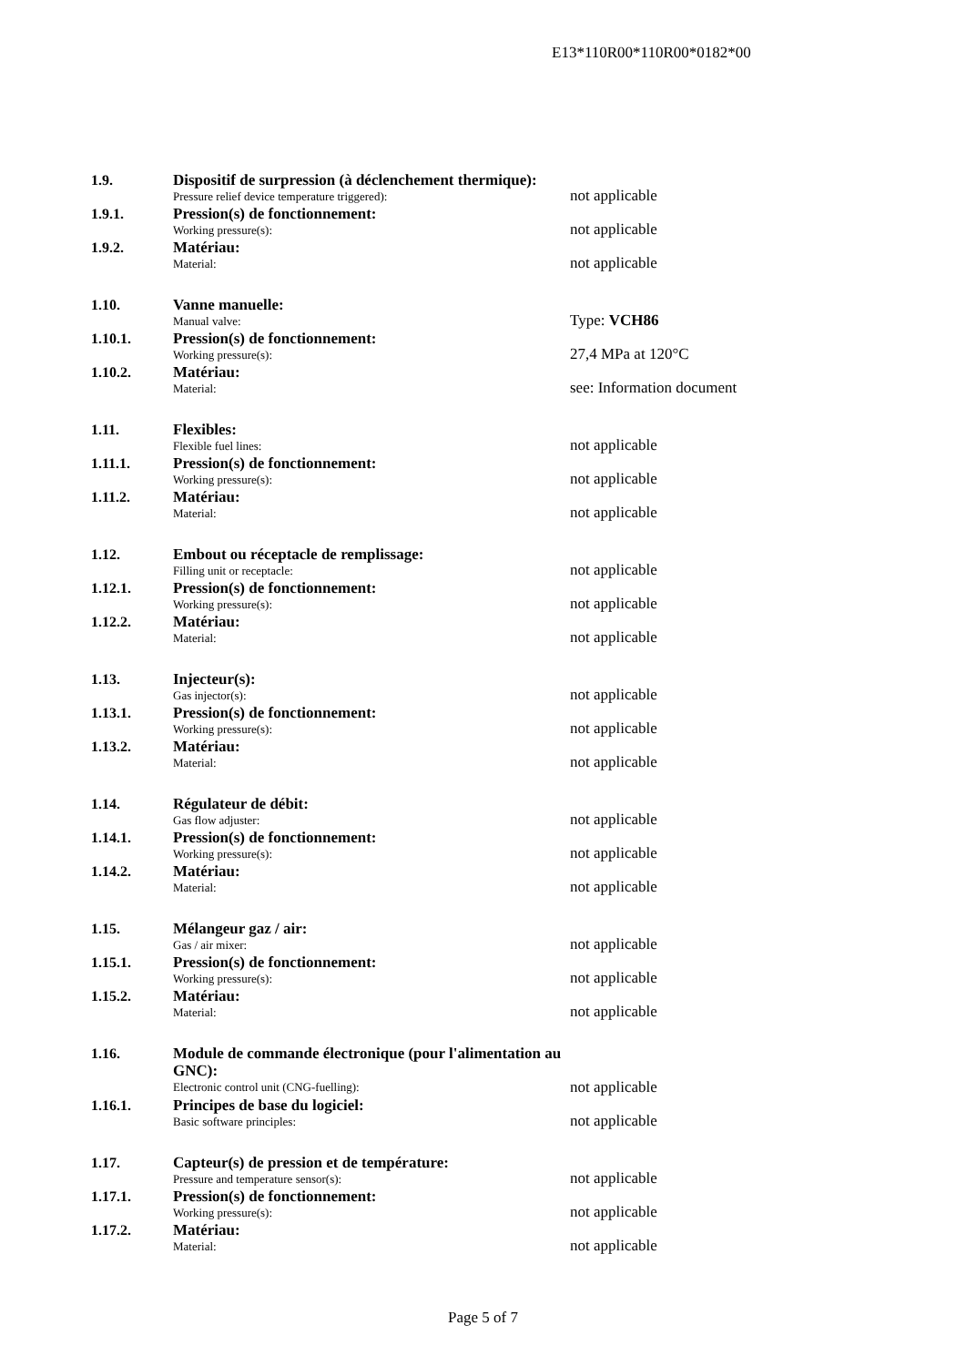E13*110R00*110R00*0182*00
1.9. Dispositif de surpression (à déclenchement thermique):
Pressure relief device temperature triggered):
not applicable
1.9.1. Pression(s) de fonctionnement:
Working pressure(s):
not applicable
1.9.2. Matériau:
Material:
not applicable
1.10. Vanne manuelle:
Manual valve:
Type: VCH86
1.10.1. Pression(s) de fonctionnement:
Working pressure(s):
27,4 MPa at 120°C
1.10.2. Matériau:
Material:
see: Information document
1.11. Flexibles:
Flexible fuel lines:
not applicable
1.11.1. Pression(s) de fonctionnement:
Working pressure(s):
not applicable
1.11.2. Matériau:
Material:
not applicable
1.12. Embout ou réceptacle de remplissage:
Filling unit or receptacle:
not applicable
1.12.1. Pression(s) de fonctionnement:
Working pressure(s):
not applicable
1.12.2. Matériau:
Material:
not applicable
1.13. Injecteur(s):
Gas injector(s):
not applicable
1.13.1. Pression(s) de fonctionnement:
Working pressure(s):
not applicable
1.13.2. Matériau:
Material:
not applicable
1.14. Régulateur de débit:
Gas flow adjuster:
not applicable
1.14.1. Pression(s) de fonctionnement:
Working pressure(s):
not applicable
1.14.2. Matériau:
Material:
not applicable
1.15. Mélangeur gaz / air:
Gas / air mixer:
not applicable
1.15.1. Pression(s) de fonctionnement:
Working pressure(s):
not applicable
1.15.2. Matériau:
Material:
not applicable
1.16. Module de commande électronique (pour l'alimentation au GNC):
Electronic control unit (CNG-fuelling):
not applicable
1.16.1. Principes de base du logiciel:
Basic software principles:
not applicable
1.17. Capteur(s) de pression et de température:
Pressure and temperature sensor(s):
not applicable
1.17.1. Pression(s) de fonctionnement:
Working pressure(s):
not applicable
1.17.2. Matériau:
Material:
not applicable
Page 5 of 7